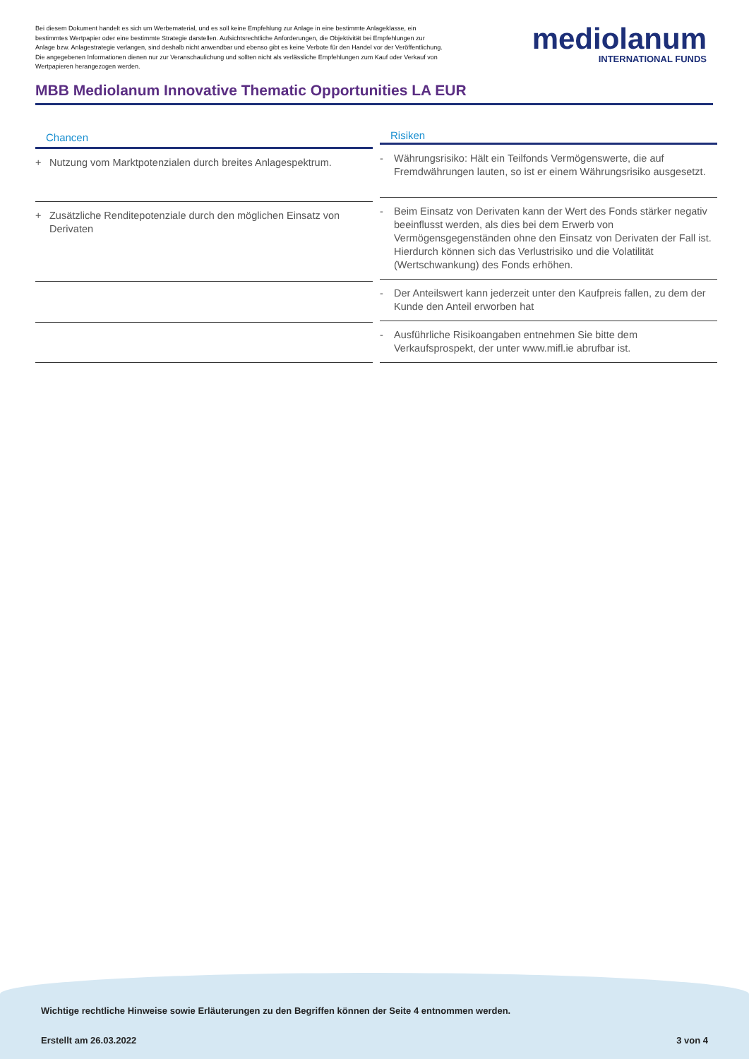Bei diesem Dokument handelt es sich um Werbematerial, und es soll keine Empfehlung zur Anlage in eine bestimmte Anlageklasse, ein bestimmtes Wertpapier oder eine bestimmte Strategie darstellen. Aufsichtsrechtliche Anforderungen, die Objektivität bei Empfehlungen zur Anlage bzw. Anlagestrategie verlangen, sind deshalb nicht anwendbar und ebenso gibt es keine Verbote für den Handel vor der Veröffentlichung. Die angegebenen Informationen dienen nur zur Veranschaulichung und sollten nicht als verlässliche Empfehlungen zum Kauf oder Verkauf von Wertpapieren herangezogen werden.
mediolanum
INTERNATIONAL FUNDS
MBB Mediolanum Innovative Thematic Opportunities LA EUR
| Chancen | |
| --- | --- |
| + | Nutzung vom Marktpotenzialen durch breites Anlagespektrum. |
| + | Zusätzliche Renditepotenziale durch den möglichen Einsatz von Derivaten |
| Risiken | |
| --- | --- |
| - | Währungsrisiko: Hält ein Teilfonds Vermögenswerte, die auf Fremdwährungen lauten, so ist er einem Währungsrisiko ausgesetzt. |
| - | Beim Einsatz von Derivaten kann der Wert des Fonds stärker negativ beeinflusst werden, als dies bei dem Erwerb von Vermögensgegenständen ohne den Einsatz von Derivaten der Fall ist. Hierdurch können sich das Verlustrisiko und die Volatilität (Wertschwankung) des Fonds erhöhen. |
| - | Der Anteilswert kann jederzeit unter den Kaufpreis fallen, zu dem der Kunde den Anteil erworben hat |
| - | Ausführliche Risikoangaben entnehmen Sie bitte dem Verkaufsprospekt, der unter www.mifl.ie abrufbar ist. |
Wichtige rechtliche Hinweise sowie Erläuterungen zu den Begriffen können der Seite 4 entnommen werden.
Erstellt am 26.03.2022 3 von 4